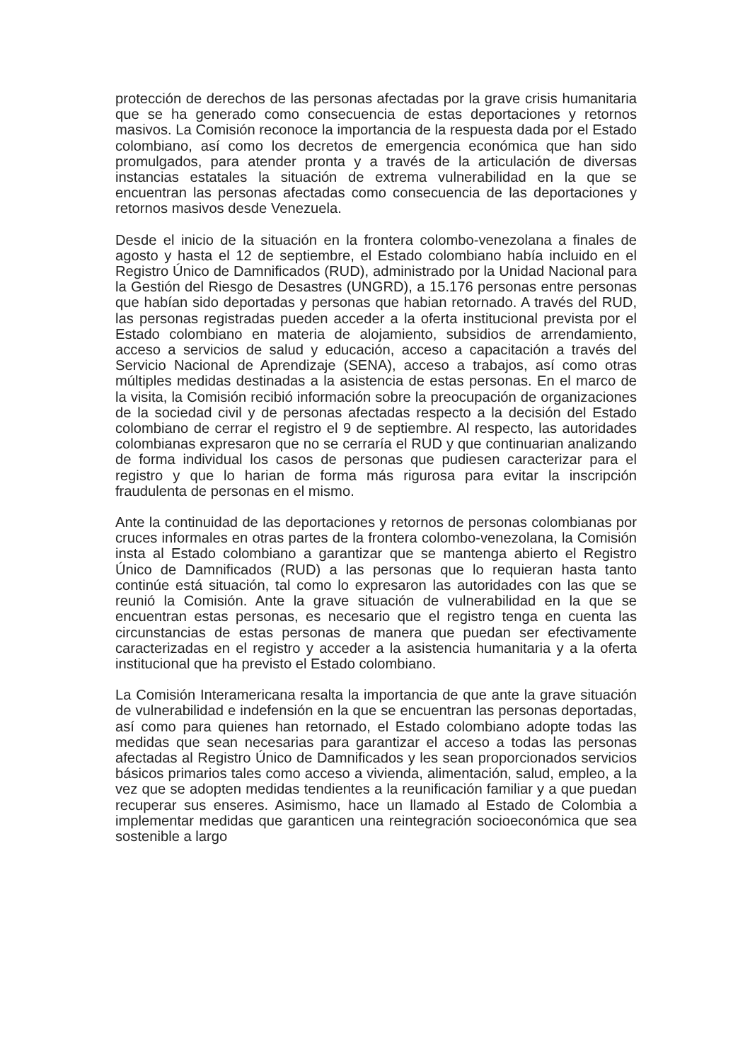protección de derechos de las personas afectadas por la grave crisis humanitaria que se ha generado como consecuencia de estas deportaciones y retornos masivos. La Comisión reconoce la importancia de la respuesta dada por el Estado colombiano, así como los decretos de emergencia económica que han sido promulgados, para atender pronta y a través de la articulación de diversas instancias estatales la situación de extrema vulnerabilidad en la que se encuentran las personas afectadas como consecuencia de las deportaciones y retornos masivos desde Venezuela.
Desde el inicio de la situación en la frontera colombo-venezolana a finales de agosto y hasta el 12 de septiembre, el Estado colombiano había incluido en el Registro Único de Damnificados (RUD), administrado por la Unidad Nacional para la Gestión del Riesgo de Desastres (UNGRD), a 15.176 personas entre personas que habían sido deportadas y personas que habian retornado. A través del RUD, las personas registradas pueden acceder a la oferta institucional prevista por el Estado colombiano en materia de alojamiento, subsidios de arrendamiento, acceso a servicios de salud y educación, acceso a capacitación a través del Servicio Nacional de Aprendizaje (SENA), acceso a trabajos, así como otras múltiples medidas destinadas a la asistencia de estas personas. En el marco de la visita, la Comisión recibió información sobre la preocupación de organizaciones de la sociedad civil y de personas afectadas respecto a la decisión del Estado colombiano de cerrar el registro el 9 de septiembre. Al respecto, las autoridades colombianas expresaron que no se cerraría el RUD y que continuarian analizando de forma individual los casos de personas que pudiesen caracterizar para el registro y que lo harian de forma más rigurosa para evitar la inscripción fraudulenta de personas en el mismo.
Ante la continuidad de las deportaciones y retornos de personas colombianas por cruces informales en otras partes de la frontera colombo-venezolana, la Comisión insta al Estado colombiano a garantizar que se mantenga abierto el Registro Único de Damnificados (RUD) a las personas que lo requieran hasta tanto continúe está situación, tal como lo expresaron las autoridades con las que se reunió la Comisión. Ante la grave situación de vulnerabilidad en la que se encuentran estas personas, es necesario que el registro tenga en cuenta las circunstancias de estas personas de manera que puedan ser efectivamente caracterizadas en el registro y acceder a la asistencia humanitaria y a la oferta institucional que ha previsto el Estado colombiano.
La Comisión Interamericana resalta la importancia de que ante la grave situación de vulnerabilidad e indefensión en la que se encuentran las personas deportadas, así como para quienes han retornado, el Estado colombiano adopte todas las medidas que sean necesarias para garantizar el acceso a todas las personas afectadas al Registro Único de Damnificados y les sean proporcionados servicios básicos primarios tales como acceso a vivienda, alimentación, salud, empleo, a la vez que se adopten medidas tendientes a la reunificación familiar y a que puedan recuperar sus enseres. Asimismo, hace un llamado al Estado de Colombia a implementar medidas que garanticen una reintegración socioeconómica que sea sostenible a largo